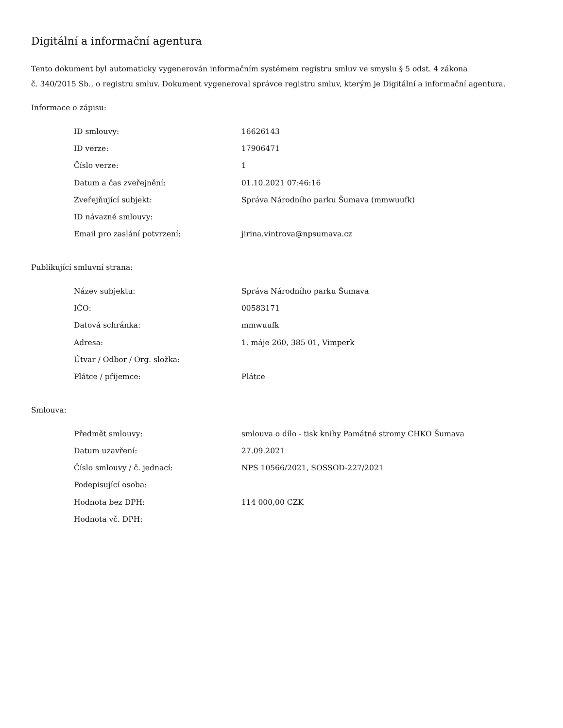Digitální a informační agentura
Tento dokument byl automaticky vygenerován informačním systémem registru smluv ve smyslu § 5 odst. 4 zákona
č. 340/2015 Sb., o registru smluv. Dokument vygeneroval správce registru smluv, kterým je Digitální a informační agentura.
Informace o zápisu:
| ID smlouvy: | 16626143 |
| ID verze: | 17906471 |
| Číslo verze: | 1 |
| Datum a čas zveřejnění: | 01.10.2021 07:46:16 |
| Zveřejňující subjekt: | Správa Národního parku Šumava (mmwuufk) |
| ID návazné smlouvy: | |
| Email pro zaslání potvrzení: | jirina.vintrova@npsumava.cz |
Publikující smluvní strana:
| Název subjektu: | Správa Národního parku Šumava |
| IČO: | 00583171 |
| Datová schránka: | mmwuufk |
| Adresa: | 1. máje 260, 385 01, Vimperk |
| Útvar / Odbor / Org. složka: | |
| Plátce / příjemce: | Plátce |
Smlouva:
| Předmět smlouvy: | smlouva o dílo - tisk knihy Památné stromy CHKO Šumava |
| Datum uzavření: | 27.09.2021 |
| Číslo smlouvy / č. jednací: | NPS 10566/2021, SOSSOD-227/2021 |
| Podepisující osoba: | |
| Hodnota bez DPH: | 114 000,00 CZK |
| Hodnota vč. DPH: | |